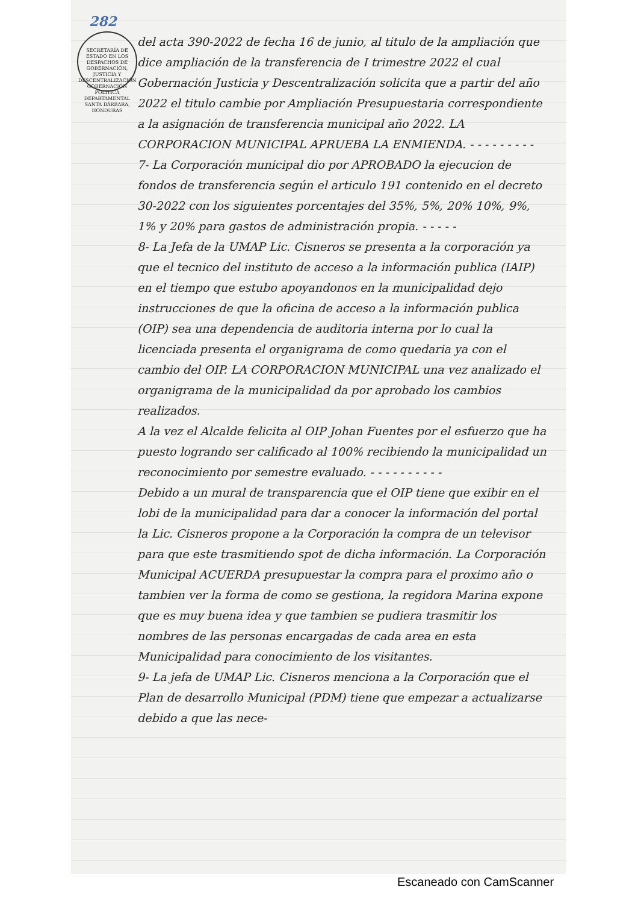282
SECRETARÍA DE ESTADO EN LOS DESPACHOS DE GOBERNACIÓN, JUSTICIA Y DESCENTRALIZACIÓN
GOBERNACIÓN POLITICA DEPARTAMENTAL
SANTA BÁRBARA, HONDURAS
del acta 390-2022 de fecha 16 de junio, al titulo de la ampliación que dice ampliación de la transferencia de I trimestre 2022 el cual Gobernación Justicia y Descentralización solicita que a partir del año 2022 el titulo cambie por Ampliación Presupuestaria correspondiente a la asignación de transferencia municipal año 2022. LA CORPORACION MUNICIPAL APRUEBA LA ENMIENDA. - - - - - - - - -
7- La Corporación municipal dio por APROBADO la ejecucion de fondos de transferencia según el articulo 191 contenido en el decreto 30-2022 con los siguientes porcentajes del 35%, 5%, 20% 10%, 9%, 1% y 20% para gastos de administración propia. - - - - -
8- La Jefa de la UMAP Lic. Cisneros se presenta a la corporación ya que el tecnico del instituto de acceso a la información publica (IAIP) en el tiempo que estubo apoyandonos en la municipalidad dejo instrucciones de que la oficina de acceso a la información publica (OIP) sea una dependencia de auditoria interna por lo cual la licenciada presenta el organigrama de como quedaria ya con el cambio del OIP. LA CORPORACION MUNICIPAL una vez analizado el organigrama de la municipalidad da por aprobado los cambios realizados.
A la vez el Alcalde felicita al OIP Johan Fuentes por el esfuerzo que ha puesto logrando ser calificado al 100% recibiendo la municipalidad un reconocimiento por semestre evaluado. - - - - - - - - - -
Debido a un mural de transparencia que el OIP tiene que exibir en el lobi de la municipalidad para dar a conocer la información del portal la Lic. Cisneros propone a la Corporación la compra de un televisor para que este trasmitiendo spot de dicha información. La Corporación Municipal ACUERDA presupuestar la compra para el proximo año o tambien ver la forma de como se gestiona, la regidora Marina expone que es muy buena idea y que tambien se pudiera trasmitir los nombres de las personas encargadas de cada area en esta Municipalidad para conocimiento de los visitantes.
9- La jefa de UMAP Lic. Cisneros menciona a la Corporación que el Plan de desarrollo Municipal (PDM) tiene que empezar a actualizarse debido a que las nece-
Escaneado con CamScanner